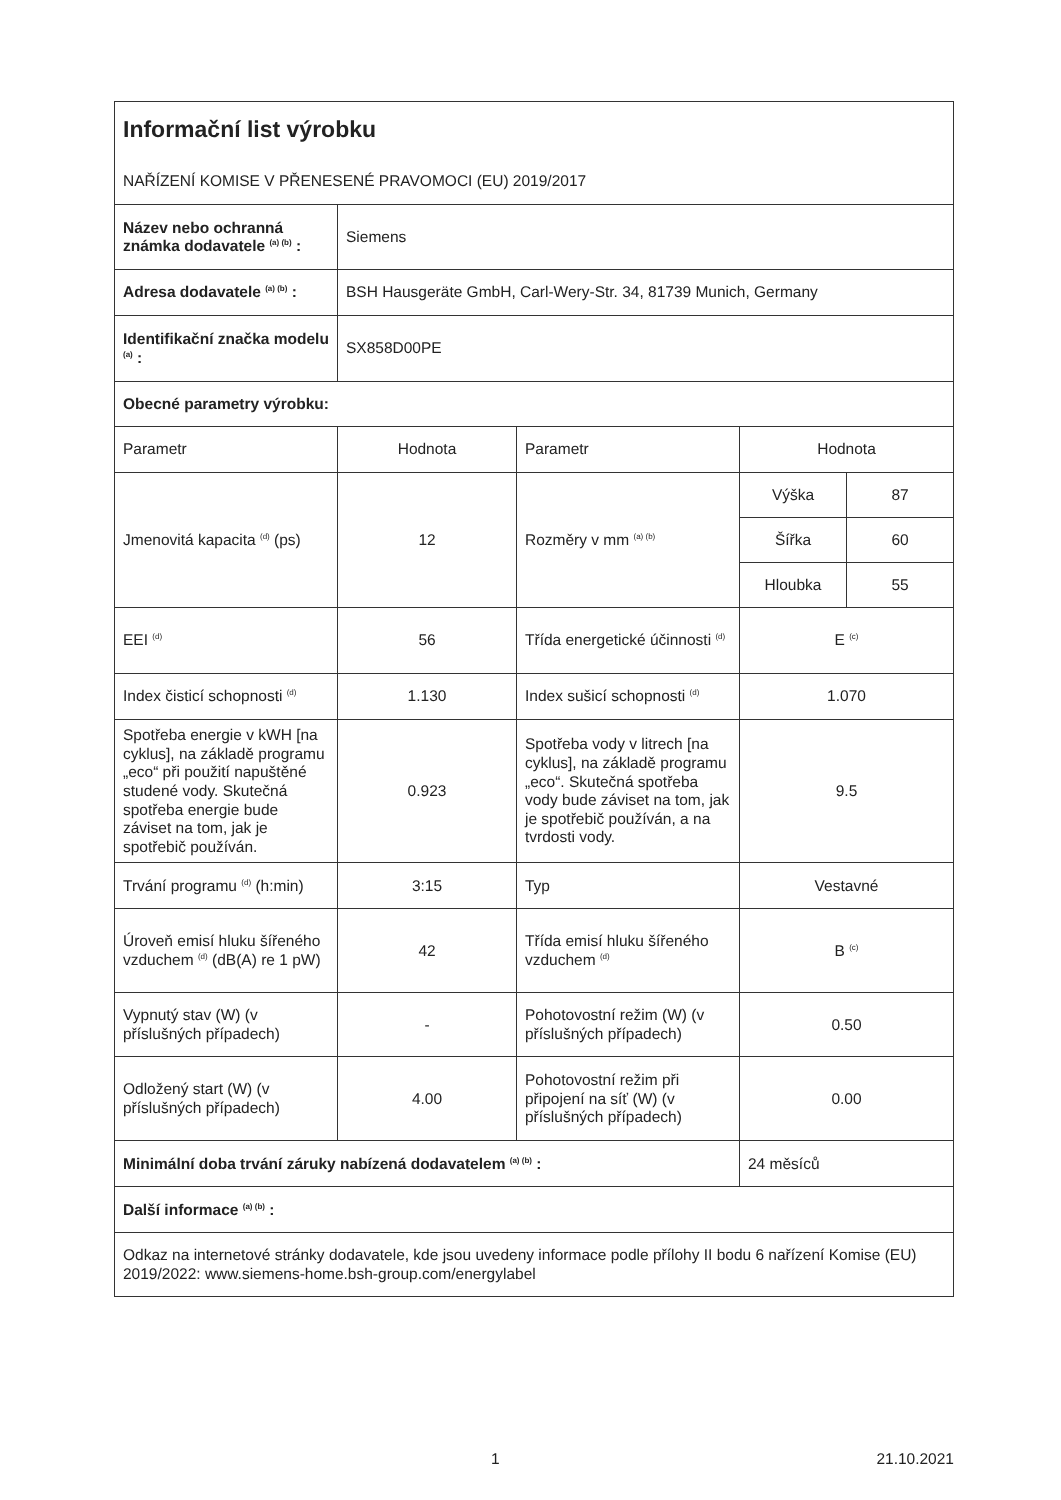| Informační list výrobku NAŘÍZENÍ KOMISE V PŘENESENÉ PRAVOMOCI (EU) 2019/2017 | | | | |
| Název nebo ochranná známka dodavatele <sup>(a) (b)</sup> : | Siemens | | | |
| Adresa dodavatele <sup>(a) (b)</sup> : | BSH Hausgeräte GmbH, Carl-Wery-Str. 34, 81739 Munich, Germany | | | |
| Identifikační značka modelu <sup>(a)</sup> : | SX858D00PE | | | |
| Obecné parametry výrobku: | | | | |
| Parametr | Hodnota | Parametr | Hodnota | |
| Jmenovitá kapacita <sup>(d)</sup> (ps) | 12 | Rozměry v mm <sup>(a) (b)</sup> | Výška | 87 |
| | | | Šířka | 60 |
| | | | Hloubka | 55 |
| EEI <sup>(d)</sup> | 56 | Třída energetické účinnosti <sup>(d)</sup> | E <sup>(c)</sup> | |
| Index čisticí schopnosti <sup>(d)</sup> | 1.130 | Index sušicí schopnosti <sup>(d)</sup> | 1.070 | |
| Spotřeba energie v kWH [na cyklus], na základě programu „eco“ při použití napuštěné studené vody. Skutečná spotřeba energie bude záviset na tom, jak je spotřebič používán. | 0.923 | Spotřeba vody v litrech [na cyklus], na základě programu „eco“. Skutečná spotřeba vody bude záviset na tom, jak je spotřebič používán, a na tvrdosti vody. | 9.5 | |
| Trvání programu <sup>(d)</sup> (h:min) | 3:15 | Typ | Vestavné | |
| Úroveň emisí hluku šířeného vzduchem <sup>(d)</sup> (dB(A) re 1 pW) | 42 | Třída emisí hluku šířeného vzduchem <sup>(d)</sup> | B <sup>(c)</sup> | |
| Vypnutý stav (W) (v příslušných případech) | - | Pohotovostní režim (W) (v příslušných případech) | 0.50 | |
| Odložený start (W) (v příslušných případech) | 4.00 | Pohotovostní režim při připojení na síť (W) (v příslušných případech) | 0.00 | |
| Minimální doba trvání záruky nabízená dodavatelem <sup>(a) (b)</sup> : | | | 24 měsíců | |
| Další informace <sup>(a) (b)</sup> : | | | | |
| Odkaz na internetové stránky dodavatele, kde jsou uvedeny informace podle přílohy II bodu 6 nařízení Komise (EU) 2019/2022: www.siemens-home.bsh-group.com/energylabel | | | | |
1 21.10.2021